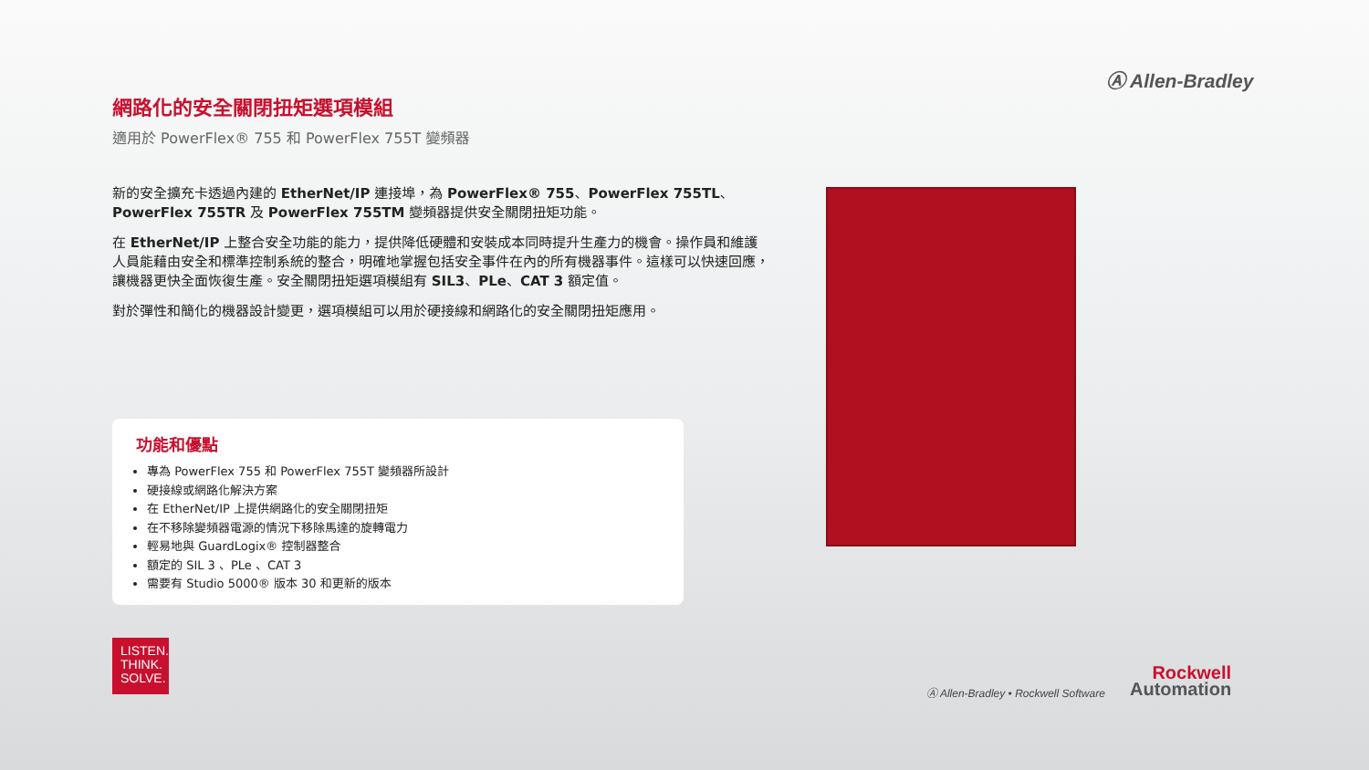Ⓐ Allen-Bradley
網路化的安全關閉扭矩選項模組
適用於 PowerFlex® 755 和 PowerFlex 755T 變頻器
新的安全擴充卡透過內建的 EtherNet/IP 連接埠，為 PowerFlex® 755、PowerFlex 755TL、PowerFlex 755TR 及 PowerFlex 755TM 變頻器提供安全關閉扭矩功能。
在 EtherNet/IP 上整合安全功能的能力，提供降低硬體和安裝成本同時提升生產力的機會。操作員和維護人員能藉由安全和標準控制系統的整合，明確地掌握包括安全事件在內的所有機器事件。這樣可以快速回應，讓機器更快全面恢復生產。安全關閉扭矩選項模組有 SIL3、PLe、CAT 3 額定值。
對於彈性和簡化的機器設計變更，選項模組可以用於硬接線和網路化的安全關閉扭矩應用。
功能和優點
專為 PowerFlex 755 和 PowerFlex 755T 變頻器所設計
硬接線或網路化解決方案
在 EtherNet/IP 上提供網路化的安全關閉扭矩
在不移除變頻器電源的情況下移除馬達的旋轉電力
輕易地與 GuardLogix® 控制器整合
額定的 SIL 3 、PLe 、CAT 3
需要有 Studio 5000® 版本 30 和更新的版本
LISTEN.
THINK.
SOLVE.
Ⓐ Allen-Bradley • Rockwell Software
Rockwell
Automation